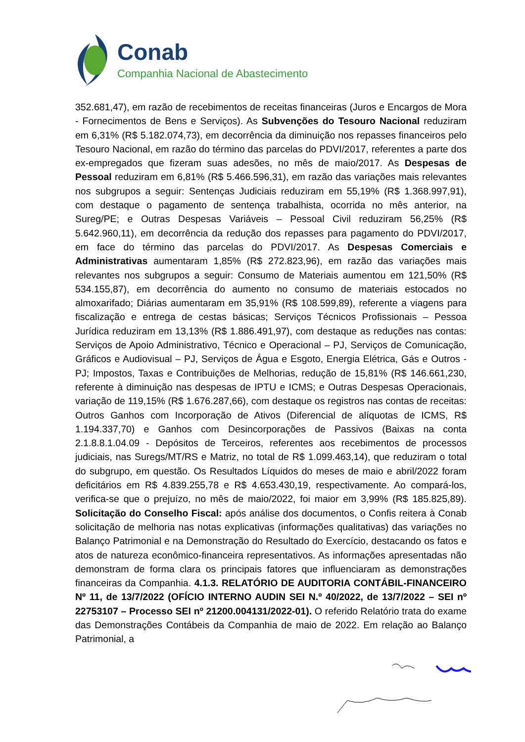Conab
Companhia Nacional de Abastecimento
352.681,47), em razão de recebimentos de receitas financeiras (Juros e Encargos de Mora - Fornecimentos de Bens e Serviços). As Subvenções do Tesouro Nacional reduziram em 6,31% (R$ 5.182.074,73), em decorrência da diminuição nos repasses financeiros pelo Tesouro Nacional, em razão do término das parcelas do PDVI/2017, referentes a parte dos ex-empregados que fizeram suas adesões, no mês de maio/2017. As Despesas de Pessoal reduziram em 6,81% (R$ 5.466.596,31), em razão das variações mais relevantes nos subgrupos a seguir: Sentenças Judiciais reduziram em 55,19% (R$ 1.368.997,91), com destaque o pagamento de sentença trabalhista, ocorrida no mês anterior, na Sureg/PE; e Outras Despesas Variáveis – Pessoal Civil reduziram 56,25% (R$ 5.642.960,11), em decorrência da redução dos repasses para pagamento do PDVI/2017, em face do término das parcelas do PDVI/2017. As Despesas Comerciais e Administrativas aumentaram 1,85% (R$ 272.823,96), em razão das variações mais relevantes nos subgrupos a seguir: Consumo de Materiais aumentou em 121,50% (R$ 534.155,87), em decorrência do aumento no consumo de materiais estocados no almoxarifado; Diárias aumentaram em 35,91% (R$ 108.599,89), referente a viagens para fiscalização e entrega de cestas básicas; Serviços Técnicos Profissionais – Pessoa Jurídica reduziram em 13,13% (R$ 1.886.491,97), com destaque as reduções nas contas: Serviços de Apoio Administrativo, Técnico e Operacional – PJ, Serviços de Comunicação, Gráficos e Audiovisual – PJ, Serviços de Água e Esgoto, Energia Elétrica, Gás e Outros - PJ; Impostos, Taxas e Contribuições de Melhorias, redução de 15,81% (R$ 146.661,230, referente à diminuição nas despesas de IPTU e ICMS; e Outras Despesas Operacionais, variação de 119,15% (R$ 1.676.287,66), com destaque os registros nas contas de receitas: Outros Ganhos com Incorporação de Ativos (Diferencial de alíquotas de ICMS, R$ 1.194.337,70) e Ganhos com Desincorporações de Passivos (Baixas na conta 2.1.8.8.1.04.09 - Depósitos de Terceiros, referentes aos recebimentos de processos judiciais, nas Suregs/MT/RS e Matriz, no total de R$ 1.099.463,14), que reduziram o total do subgrupo, em questão. Os Resultados Líquidos do meses de maio e abril/2022 foram deficitários em R$ 4.839.255,78 e R$ 4.653.430,19, respectivamente. Ao compará-los, verifica-se que o prejuízo, no mês de maio/2022, foi maior em 3,99% (R$ 185.825,89). Solicitação do Conselho Fiscal: após análise dos documentos, o Confis reitera à Conab solicitação de melhoria nas notas explicativas (informações qualitativas) das variações no Balanço Patrimonial e na Demonstração do Resultado do Exercício, destacando os fatos e atos de natureza econômico-financeira representativos. As informações apresentadas não demonstram de forma clara os principais fatores que influenciaram as demonstrações financeiras da Companhia. 4.1.3. RELATÓRIO DE AUDITORIA CONTÁBIL-FINANCEIRO Nº 11, de 13/7/2022 (OFÍCIO INTERNO AUDIN SEI N.º 40/2022, de 13/7/2022 – SEI nº 22753107 – Processo SEI nº 21200.004131/2022-01). O referido Relatório trata do exame das Demonstrações Contábeis da Companhia de maio de 2022. Em relação ao Balanço Patrimonial, a